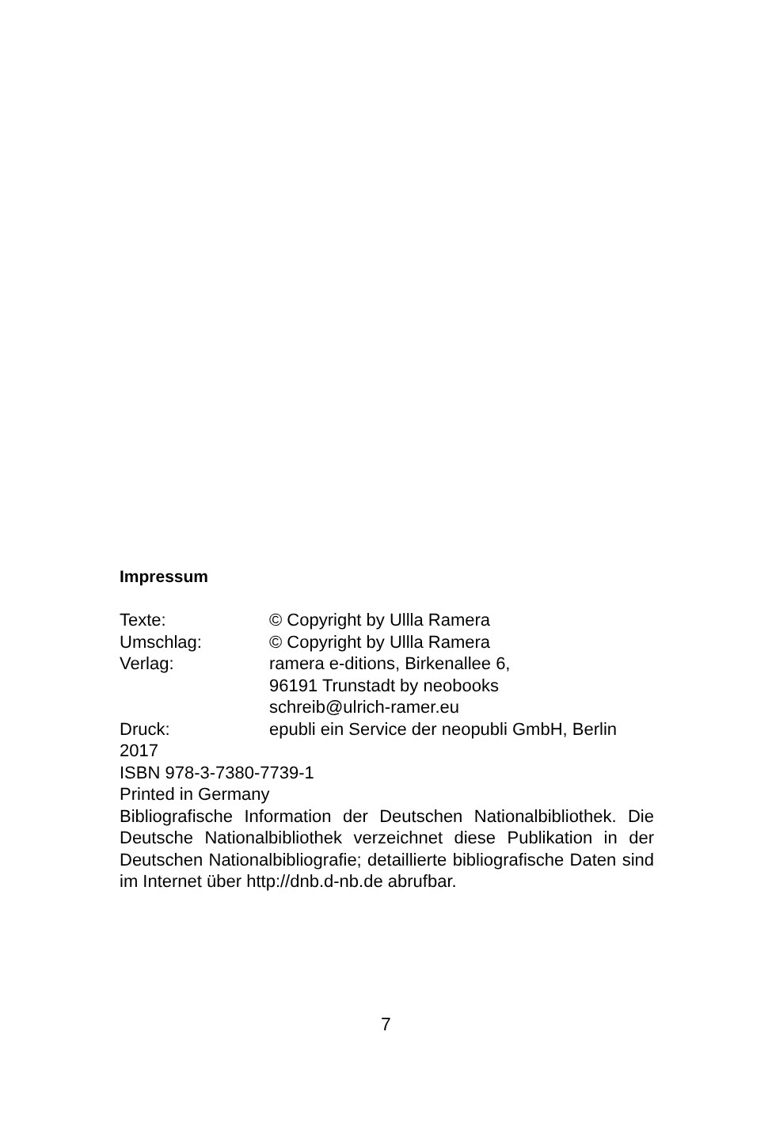Impressum
Texte: © Copyright by Ullla Ramera
Umschlag: © Copyright by Ullla Ramera
Verlag: ramera e-ditions, Birkenallee 6,
96191 Trunstadt by neobooks
schreib@ulrich-ramer.eu
Druck: epubli ein Service der neopubli GmbH, Berlin
2017
ISBN 978-3-7380-7739-1
Printed in Germany
Bibliografische Information der Deutschen Nationalbibliothek. Die Deutsche Nationalbibliothek verzeichnet diese Publikation in der Deutschen Nationalbibliografie; detaillierte bibliografische Daten sind im Internet über http://dnb.d-nb.de abrufbar.
7